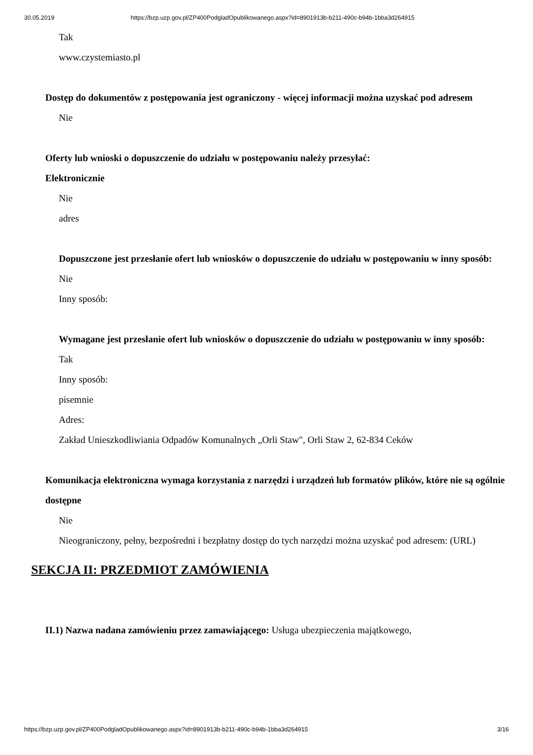30.05.2019 https://bzp.uzp.gov.pl/ZP400PodgladOpublikowanego.aspx?id=8901913b-b211-490c-b94b-1bba3d264915
Tak
www.czystemiasto.pl
Dostęp do dokumentów z postępowania jest ograniczony - więcej informacji można uzyskać pod adresem
Nie
Oferty lub wnioski o dopuszczenie do udziału w postępowaniu należy przesyłać:
Elektronicznie
Nie
adres
Dopuszczone jest przesłanie ofert lub wniosków o dopuszczenie do udziału w postępowaniu w inny sposób:
Nie
Inny sposób:
Wymagane jest przesłanie ofert lub wniosków o dopuszczenie do udziału w postępowaniu w inny sposób:
Tak
Inny sposób:
pisemnie
Adres:
Zakład Unieszkodliwiania Odpadów Komunalnych „Orli Staw", Orli Staw 2, 62-834 Ceków
Komunikacja elektroniczna wymaga korzystania z narzędzi i urządzeń lub formatów plików, które nie są ogólnie dostępne
Nie
Nieograniczony, pełny, bezpośredni i bezpłatny dostęp do tych narzędzi można uzyskać pod adresem: (URL)
SEKCJA II: PRZEDMIOT ZAMÓWIENIA
II.1) Nazwa nadana zamówieniu przez zamawiającego: Usługa ubezpieczenia majątkowego,
https://bzp.uzp.gov.pl/ZP400PodgladOpublikowanego.aspx?id=8901913b-b211-490c-b94b-1bba3d264915 3/16